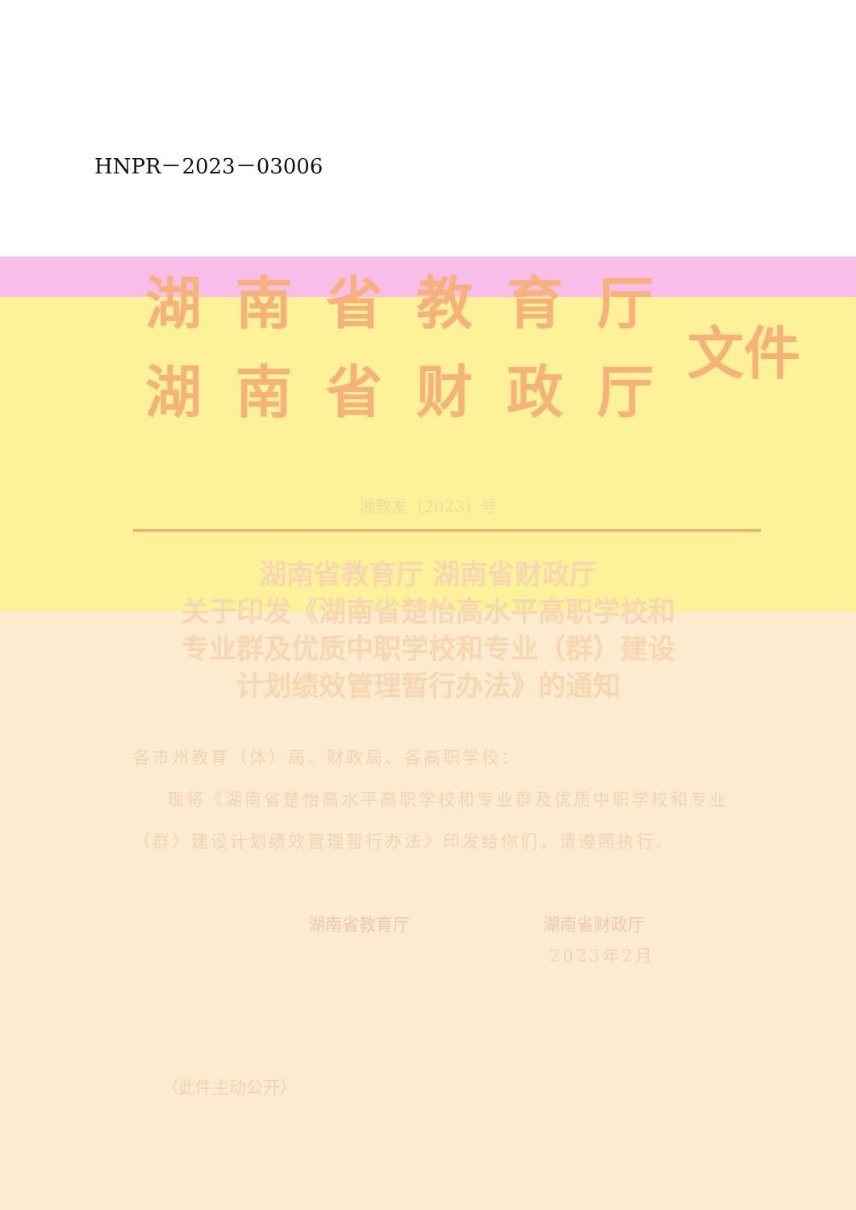HNPR－2023－03006
湖南省教育厅
湖南省财政厅
文件
湘教发〔2023〕号
湖南省教育厅 湖南省财政厅
关于印发《湖南省楚怡高水平高职学校和
专业群及优质中职学校和专业（群）建设
计划绩效管理暂行办法》的通知
各市州教育（体）局、财政局、各高职学校：
现将《湖南省楚怡高水平高职学校和专业群及优质中职学校和专业（群）建设计划绩效管理暂行办法》印发给你们，请遵照执行。
湖南省教育厅 湖南省财政厅
2023年2月
（此件主动公开）